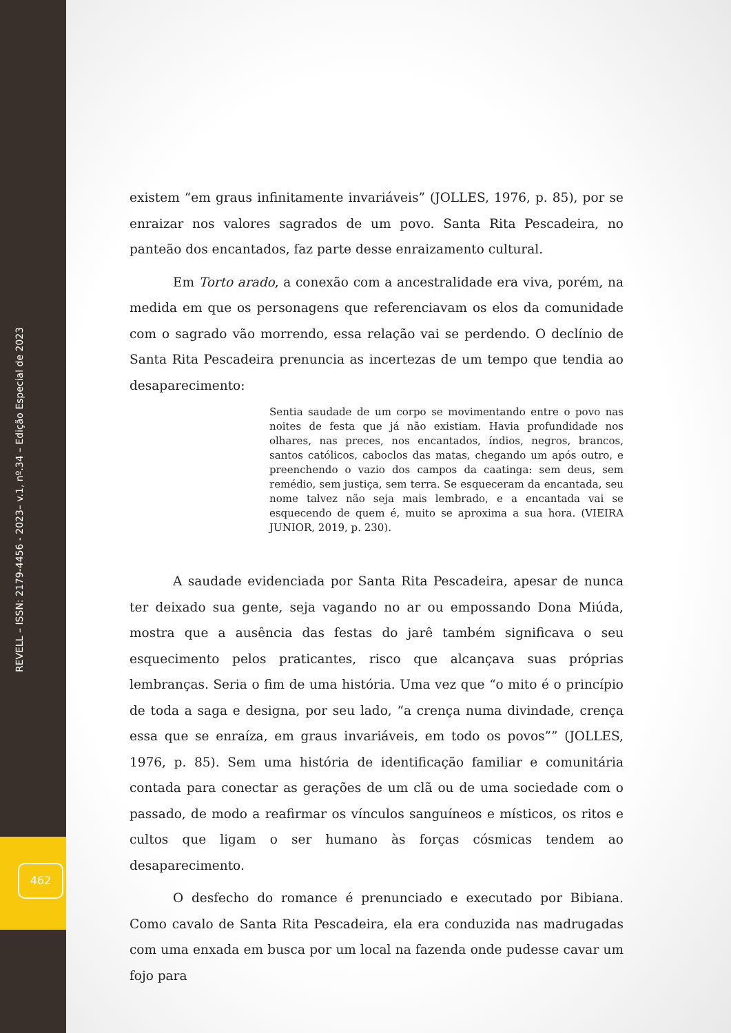REVELL – ISSN: 2179-4456 - 2023– v.1, nº.34 – Edição Especial de 2023
462
existem “em graus infinitamente invariáveis” (JOLLES, 1976, p. 85), por se enraizar nos valores sagrados de um povo. Santa Rita Pescadeira, no panteão dos encantados, faz parte desse enraizamento cultural.
Em Torto arado, a conexão com a ancestralidade era viva, porém, na medida em que os personagens que referenciavam os elos da comunidade com o sagrado vão morrendo, essa relação vai se perdendo. O declínio de Santa Rita Pescadeira prenuncia as incertezas de um tempo que tendia ao desaparecimento:
Sentia saudade de um corpo se movimentando entre o povo nas noites de festa que já não existiam. Havia profundidade nos olhares, nas preces, nos encantados, índios, negros, brancos, santos católicos, caboclos das matas, chegando um após outro, e preenchendo o vazio dos campos da caatinga: sem deus, sem remédio, sem justiça, sem terra. Se esqueceram da encantada, seu nome talvez não seja mais lembrado, e a encantada vai se esquecendo de quem é, muito se aproxima a sua hora. (VIEIRA JUNIOR, 2019, p. 230).
A saudade evidenciada por Santa Rita Pescadeira, apesar de nunca ter deixado sua gente, seja vagando no ar ou empossando Dona Miúda, mostra que a ausência das festas do jarê também significava o seu esquecimento pelos praticantes, risco que alcançava suas próprias lembranças. Seria o fim de uma história. Uma vez que “o mito é o princípio de toda a saga e designa, por seu lado, “a crença numa divindade, crença essa que se enraíza, em graus invariáveis, em todo os povos”” (JOLLES, 1976, p. 85). Sem uma história de identificação familiar e comunitária contada para conectar as gerações de um clã ou de uma sociedade com o passado, de modo a reafirmar os vínculos sanguíneos e místicos, os ritos e cultos que ligam o ser humano às forças cósmicas tendem ao desaparecimento.
O desfecho do romance é prenunciado e executado por Bibiana. Como cavalo de Santa Rita Pescadeira, ela era conduzida nas madrugadas com uma enxada em busca por um local na fazenda onde pudesse cavar um fojo para